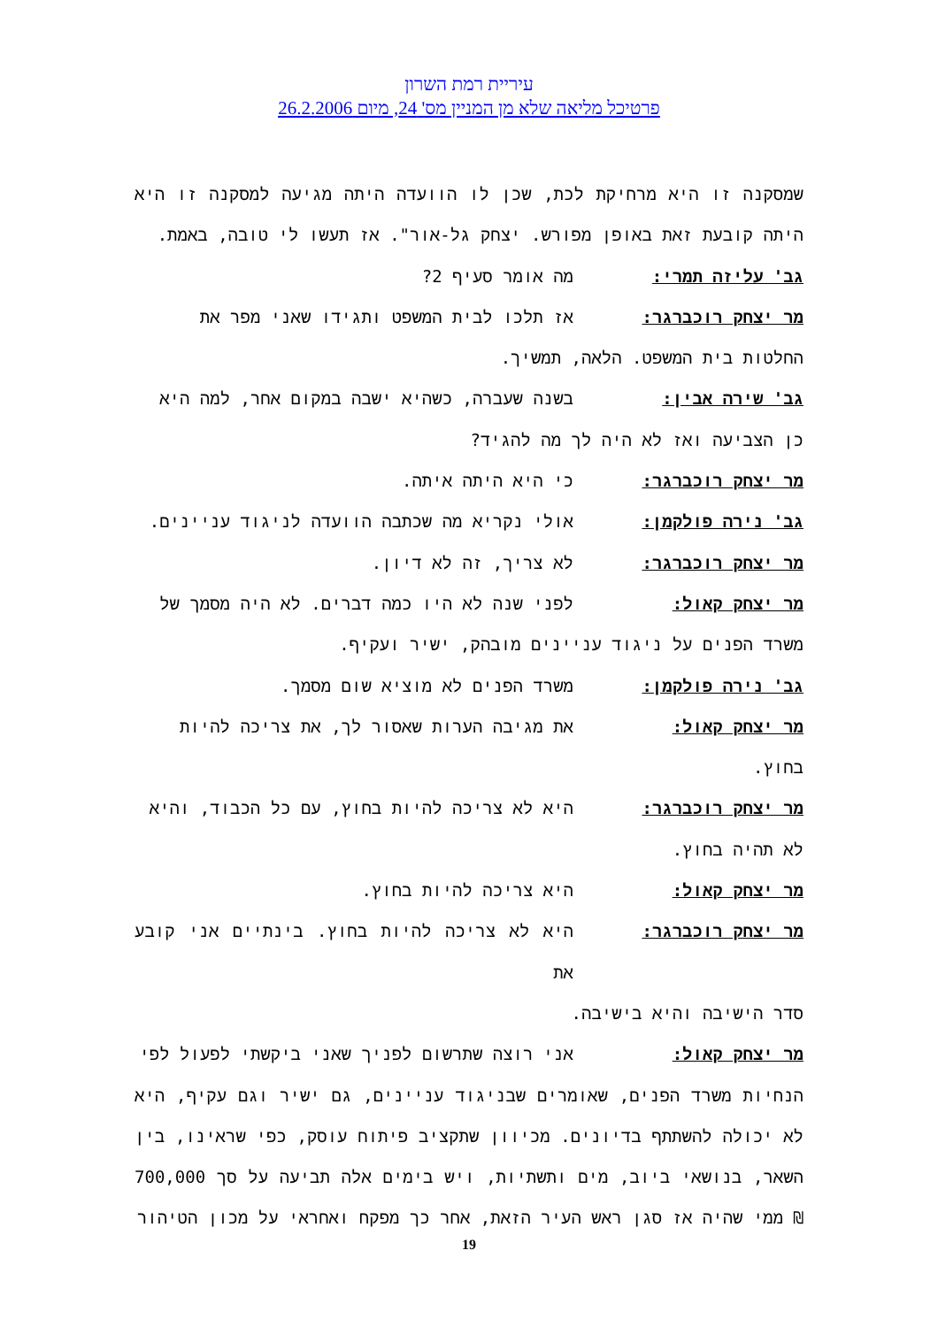עיריית רמת השרון
פרטיכל מליאה שלא מן המניין מס' 24, מיום 26.2.2006
שמסקנה זו היא מרחיקת לכת, שכן לו הוועדה היתה מגיעה למסקנה זו היא היתה קובעת זאת באופן מפורש. יצחק גל-אור". אז תעשו לי טובה, באמת.
גב' עליזה תמרי: מה אומר סעיף 2?
מר יצחק רוכברגר: אז תלכו לבית המשפט ותגידו שאני מפר את
החלטות בית המשפט. הלאה, תמשיך.
גב' שירה אבין: בשנה שעברה, כשהיא ישבה במקום אחר, למה היא
כן הצביעה ואז לא היה לך מה להגיד?
מר יצחק רוכברגר: כי היא היתה איתה.
גב' נירה פולקמן: אולי נקריא מה שכתבה הוועדה לניגוד עניינים.
מר יצחק רוכברגר: לא צריך, זה לא דיון.
מר יצחק קאול: לפני שנה לא היו כמה דברים. לא היה מסמך של
משרד הפנים על ניגוד עניינים מובהק, ישיר ועקיף.
גב' נירה פולקמן: משרד הפנים לא מוציא שום מסמך.
מר יצחק קאול: את מגיבה הערות שאסור לך, את צריכה להיות
בחוץ.
מר יצחק רוכברגר: היא לא צריכה להיות בחוץ, עם כל הכבוד, והיא
לא תהיה בחוץ.
מר יצחק קאול: היא צריכה להיות בחוץ.
מר יצחק רוכברגר: היא לא צריכה להיות בחוץ. בינתיים אני קובע את
סדר הישיבה והיא בישיבה.
מר יצחק קאול: אני רוצה שתרשום לפניך שאני ביקשתי לפעול לפי
הנחיות משרד הפנים, שאומרים שבניגוד עניינים, גם ישיר וגם עקיף, היא לא יכולה להשתתף בדיונים. מכיוון שתקציב פיתוח עוסק, כפי שראינו, בין השאר, בנושאי ביוב, מים ותשתיות, ויש בימים אלה תביעה על סך 700,000 ₪ ממי שהיה אז סגן ראש העיר הזאת, אחר כך מפקח ואחראי על מכון הטיהור
19